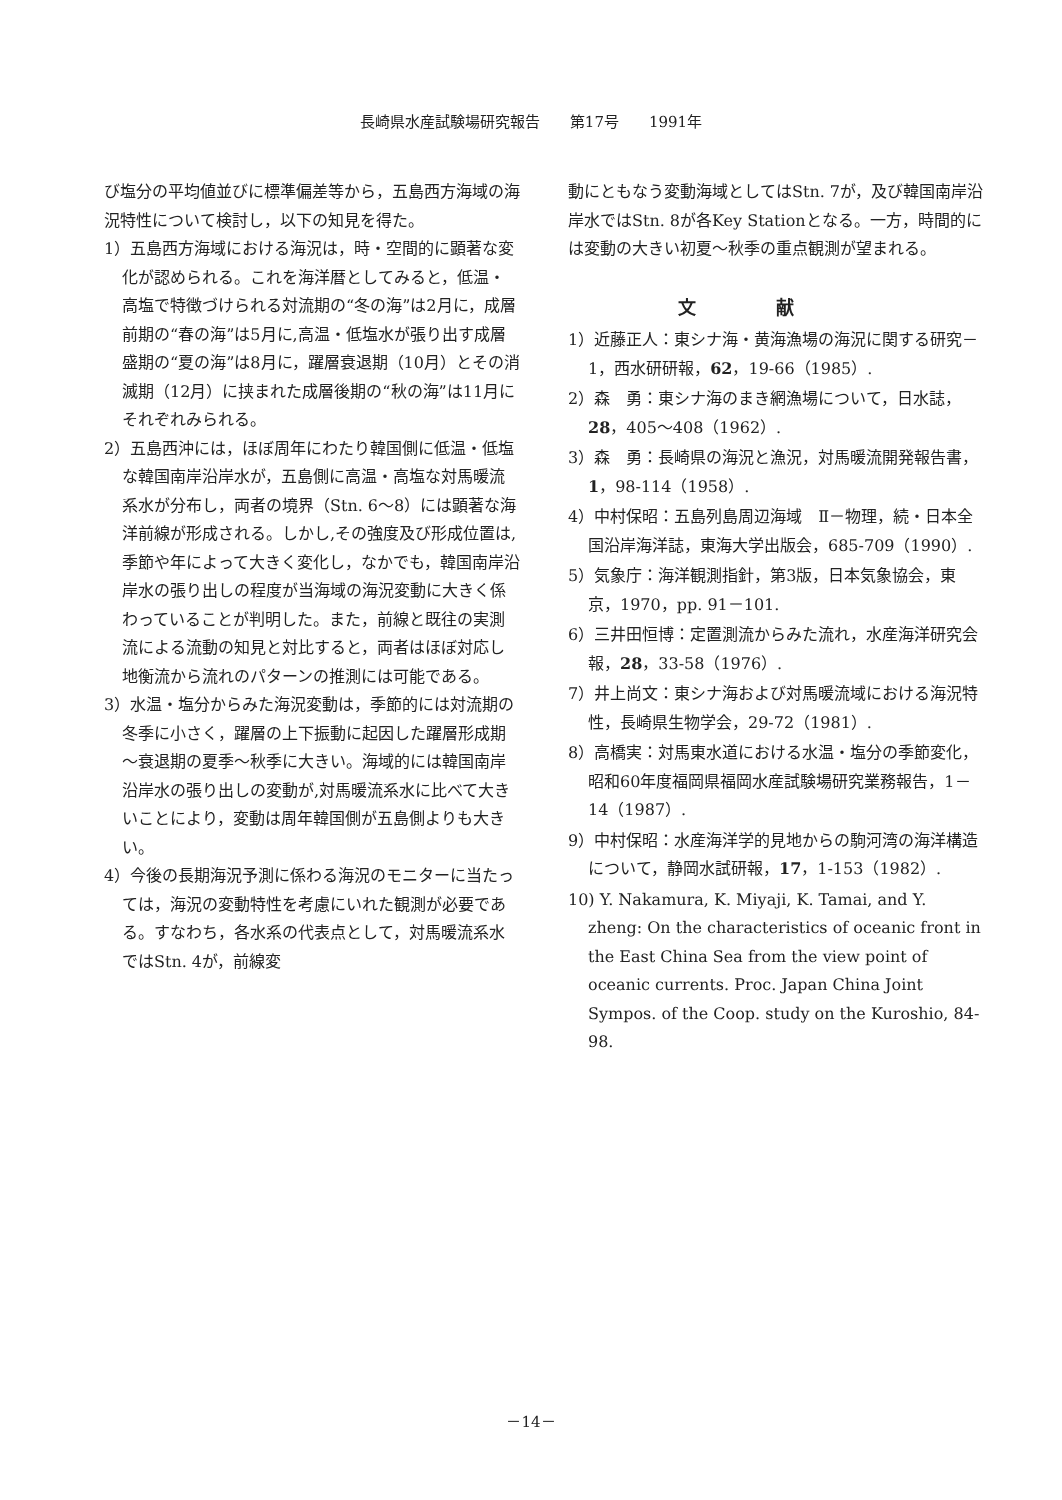長崎県水産試験場研究報告　　第17号　　1991年
び塩分の平均値並びに標準偏差等から，五島西方海域の海況特性について検討し，以下の知見を得た。
1）五島西方海域における海況は，時・空間的に顕著な変化が認められる。これを海洋暦としてみると，低温・高塩で特徴づけられる対流期の“冬の海”は2月に，成層前期の“春の海”は5月に,高温・低塩水が張り出す成層盛期の“夏の海”は8月に，躍層衰退期（10月）とその消滅期（12月）に挟まれた成層後期の“秋の海”は11月にそれぞれみられる。
2）五島西沖には，ほぼ周年にわたり韓国側に低温・低塩な韓国南岸沿岸水が，五島側に高温・高塩な対馬暖流系水が分布し，両者の境界（Stn. 6～8）には顕著な海洋前線が形成される。しかし,その強度及び形成位置は,季節や年によって大きく変化し，なかでも，韓国南岸沿岸水の張り出しの程度が当海域の海況変動に大きく係わっていることが判明した。また，前線と既往の実測流による流動の知見と対比すると，両者はほぼ対応し地衡流から流れのパターンの推測には可能である。
3）水温・塩分からみた海況変動は，季節的には対流期の冬季に小さく，躍層の上下振動に起因した躍層形成期～衰退期の夏季～秋季に大きい。海域的には韓国南岸沿岸水の張り出しの変動が,対馬暖流系水に比べて大きいことにより，変動は周年韓国側が五島側よりも大きい。
4）今後の長期海況予測に係わる海況のモニターに当たっては，海況の変動特性を考慮にいれた観測が必要である。すなわち，各水系の代表点として，対馬暖流系水ではStn. 4が，前線変
動にともなう変動海域としてはStn. 7が，及び韓国南岸沿岸水ではStn. 8が各Key Stationとなる。一方，時間的には変動の大きい初夏～秋季の重点観測が望まれる。
文献
1）近藤正人：東シナ海・黄海漁場の海況に関する研究－1，西水研研報，62，19-66（1985）.
2）森　勇：東シナ海のまき網漁場について，日水誌，28，405～408（1962）.
3）森　勇：長崎県の海況と漁況，対馬暖流開発報告書，1，98-114（1958）.
4）中村保昭：五島列島周辺海域　Ⅱ－物理，続・日本全国沿岸海洋誌，東海大学出版会，685-709（1990）.
5）気象庁：海洋観測指針，第3版，日本気象協会，東京，1970，pp. 91－101.
6）三井田恒博：定置測流からみた流れ，水産海洋研究会報，28，33-58（1976）.
7）井上尚文：東シナ海および対馬暖流域における海況特性，長崎県生物学会，29-72（1981）.
8）高橋実：対馬東水道における水温・塩分の季節変化，昭和60年度福岡県福岡水産試験場研究業務報告，1－14（1987）.
9）中村保昭：水産海洋学的見地からの駒河湾の海洋構造について，静岡水試研報，17，1-153（1982）.
10) Y. Nakamura, K. Miyaji, K. Tamai, and Y. zheng: On the characteristics of oceanic front in the East China Sea from the view point of oceanic currents. Proc. Japan China Joint Sympos. of the Coop. study on the Kuroshio, 84-98.
－14－